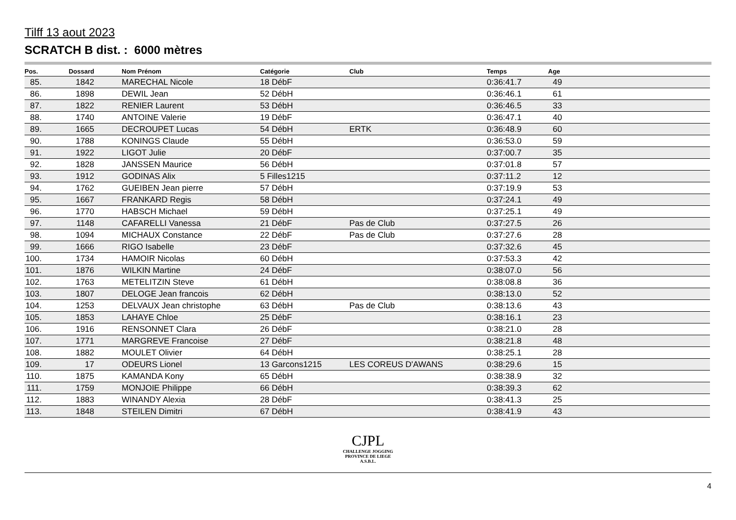Tilff 13 aout 2023
SCRATCH B dist. : 6000 mètres
| Pos. | Dossard | | Nom Prénom | Catégorie | Club | Temps | Age |
| --- | --- | --- | --- | --- | --- | --- | --- |
| 85. | 1842 | | MARECHAL Nicole | 18 DébF | | 0:36:41.7 | 49 |
| 86. | 1898 | | DEWIL Jean | 52 DébH | | 0:36:46.1 | 61 |
| 87. | 1822 | | RENIER Laurent | 53 DébH | | 0:36:46.5 | 33 |
| 88. | 1740 | | ANTOINE Valerie | 19 DébF | | 0:36:47.1 | 40 |
| 89. | 1665 | | DECROUPET Lucas | 54 DébH | ERTK | 0:36:48.9 | 60 |
| 90. | 1788 | | KONINGS Claude | 55 DébH | | 0:36:53.0 | 59 |
| 91. | 1922 | | LIGOT Julie | 20 DébF | | 0:37:00.7 | 35 |
| 92. | 1828 | | JANSSEN Maurice | 56 DébH | | 0:37:01.8 | 57 |
| 93. | 1912 | | GODINAS Alix | 5 Filles1215 | | 0:37:11.2 | 12 |
| 94. | 1762 | | GUEIBEN Jean pierre | 57 DébH | | 0:37:19.9 | 53 |
| 95. | 1667 | | FRANKARD Regis | 58 DébH | | 0:37:24.1 | 49 |
| 96. | 1770 | | HABSCH Michael | 59 DébH | | 0:37:25.1 | 49 |
| 97. | 1148 | | CAFARELLI Vanessa | 21 DébF | Pas de Club | 0:37:27.5 | 26 |
| 98. | 1094 | | MICHAUX Constance | 22 DébF | Pas de Club | 0:37:27.6 | 28 |
| 99. | 1666 | | RIGO Isabelle | 23 DébF | | 0:37:32.6 | 45 |
| 100. | 1734 | | HAMOIR Nicolas | 60 DébH | | 0:37:53.3 | 42 |
| 101. | 1876 | | WILKIN Martine | 24 DébF | | 0:38:07.0 | 56 |
| 102. | 1763 | | METELITZIN Steve | 61 DébH | | 0:38:08.8 | 36 |
| 103. | 1807 | | DELOGE Jean francois | 62 DébH | | 0:38:13.0 | 52 |
| 104. | 1253 | | DELVAUX Jean christophe | 63 DébH | Pas de Club | 0:38:13.6 | 43 |
| 105. | 1853 | | LAHAYE Chloe | 25 DébF | | 0:38:16.1 | 23 |
| 106. | 1916 | | RENSONNET Clara | 26 DébF | | 0:38:21.0 | 28 |
| 107. | 1771 | | MARGREVE Francoise | 27 DébF | | 0:38:21.8 | 48 |
| 108. | 1882 | | MOULET Olivier | 64 DébH | | 0:38:25.1 | 28 |
| 109. | 17 | | ODEURS Lionel | 13 Garcons1215 | LES COREUS D'AWANS | 0:38:29.6 | 15 |
| 110. | 1875 | | KAMANDA Kony | 65 DébH | | 0:38:38.9 | 32 |
| 111. | 1759 | | MONJOIE Philippe | 66 DébH | | 0:38:39.3 | 62 |
| 112. | 1883 | | WINANDY Alexia | 28 DébF | | 0:38:41.3 | 25 |
| 113. | 1848 | | STEILEN Dimitri | 67 DébH | | 0:38:41.9 | 43 |
CJPL
CHALLENGE JOGGING
PROVINCE DE LIEGE
A.S.B.L.
4